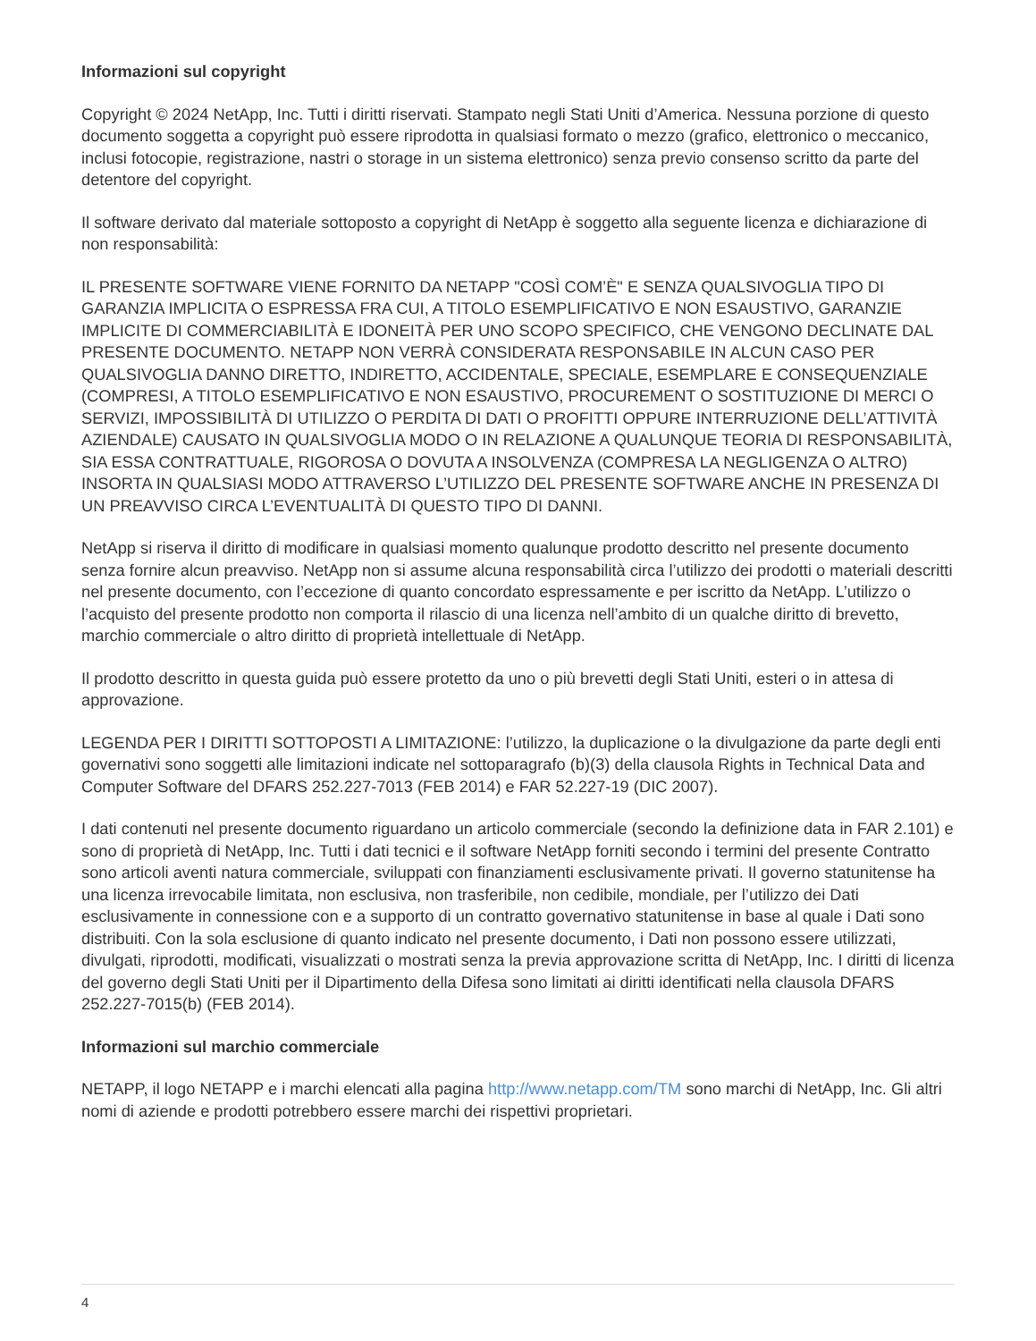Informazioni sul copyright
Copyright © 2024 NetApp, Inc. Tutti i diritti riservati. Stampato negli Stati Uniti d’America. Nessuna porzione di questo documento soggetta a copyright può essere riprodotta in qualsiasi formato o mezzo (grafico, elettronico o meccanico, inclusi fotocopie, registrazione, nastri o storage in un sistema elettronico) senza previo consenso scritto da parte del detentore del copyright.
Il software derivato dal materiale sottoposto a copyright di NetApp è soggetto alla seguente licenza e dichiarazione di non responsabilità:
IL PRESENTE SOFTWARE VIENE FORNITO DA NETAPP "COSÌ COM’È" E SENZA QUALSIVOGLIA TIPO DI GARANZIA IMPLICITA O ESPRESSA FRA CUI, A TITOLO ESEMPLIFICATIVO E NON ESAUSTIVO, GARANZIE IMPLICITE DI COMMERCIABILITÀ E IDONEITÀ PER UNO SCOPO SPECIFICO, CHE VENGONO DECLINATE DAL PRESENTE DOCUMENTO. NETAPP NON VERRÀ CONSIDERATA RESPONSABILE IN ALCUN CASO PER QUALSIVOGLIA DANNO DIRETTO, INDIRETTO, ACCIDENTALE, SPECIALE, ESEMPLARE E CONSEQUENZIALE (COMPRESI, A TITOLO ESEMPLIFICATIVO E NON ESAUSTIVO, PROCUREMENT O SOSTITUZIONE DI MERCI O SERVIZI, IMPOSSIBILITÀ DI UTILIZZO O PERDITA DI DATI O PROFITTI OPPURE INTERRUZIONE DELL’ATTIVITÀ AZIENDALE) CAUSATO IN QUALSIVOGLIA MODO O IN RELAZIONE A QUALUNQUE TEORIA DI RESPONSABILITÀ, SIA ESSA CONTRATTUALE, RIGOROSA O DOVUTA A INSOLVENZA (COMPRESA LA NEGLIGENZA O ALTRO) INSORTA IN QUALSIASI MODO ATTRAVERSO L’UTILIZZO DEL PRESENTE SOFTWARE ANCHE IN PRESENZA DI UN PREAVVISO CIRCA L’EVENTUALITÀ DI QUESTO TIPO DI DANNI.
NetApp si riserva il diritto di modificare in qualsiasi momento qualunque prodotto descritto nel presente documento senza fornire alcun preavviso. NetApp non si assume alcuna responsabilità circa l’utilizzo dei prodotti o materiali descritti nel presente documento, con l’eccezione di quanto concordato espressamente e per iscritto da NetApp. L’utilizzo o l’acquisto del presente prodotto non comporta il rilascio di una licenza nell’ambito di un qualche diritto di brevetto, marchio commerciale o altro diritto di proprietà intellettuale di NetApp.
Il prodotto descritto in questa guida può essere protetto da uno o più brevetti degli Stati Uniti, esteri o in attesa di approvazione.
LEGENDA PER I DIRITTI SOTTOPOSTI A LIMITAZIONE: l’utilizzo, la duplicazione o la divulgazione da parte degli enti governativi sono soggetti alle limitazioni indicate nel sottoparagrafo (b)(3) della clausola Rights in Technical Data and Computer Software del DFARS 252.227-7013 (FEB 2014) e FAR 52.227-19 (DIC 2007).
I dati contenuti nel presente documento riguardano un articolo commerciale (secondo la definizione data in FAR 2.101) e sono di proprietà di NetApp, Inc. Tutti i dati tecnici e il software NetApp forniti secondo i termini del presente Contratto sono articoli aventi natura commerciale, sviluppati con finanziamenti esclusivamente privati. Il governo statunitense ha una licenza irrevocabile limitata, non esclusiva, non trasferibile, non cedibile, mondiale, per l’utilizzo dei Dati esclusivamente in connessione con e a supporto di un contratto governativo statunitense in base al quale i Dati sono distribuiti. Con la sola esclusione di quanto indicato nel presente documento, i Dati non possono essere utilizzati, divulgati, riprodotti, modificati, visualizzati o mostrati senza la previa approvazione scritta di NetApp, Inc. I diritti di licenza del governo degli Stati Uniti per il Dipartimento della Difesa sono limitati ai diritti identificati nella clausola DFARS 252.227-7015(b) (FEB 2014).
Informazioni sul marchio commerciale
NETAPP, il logo NETAPP e i marchi elencati alla pagina http://www.netapp.com/TM sono marchi di NetApp, Inc. Gli altri nomi di aziende e prodotti potrebbero essere marchi dei rispettivi proprietari.
4